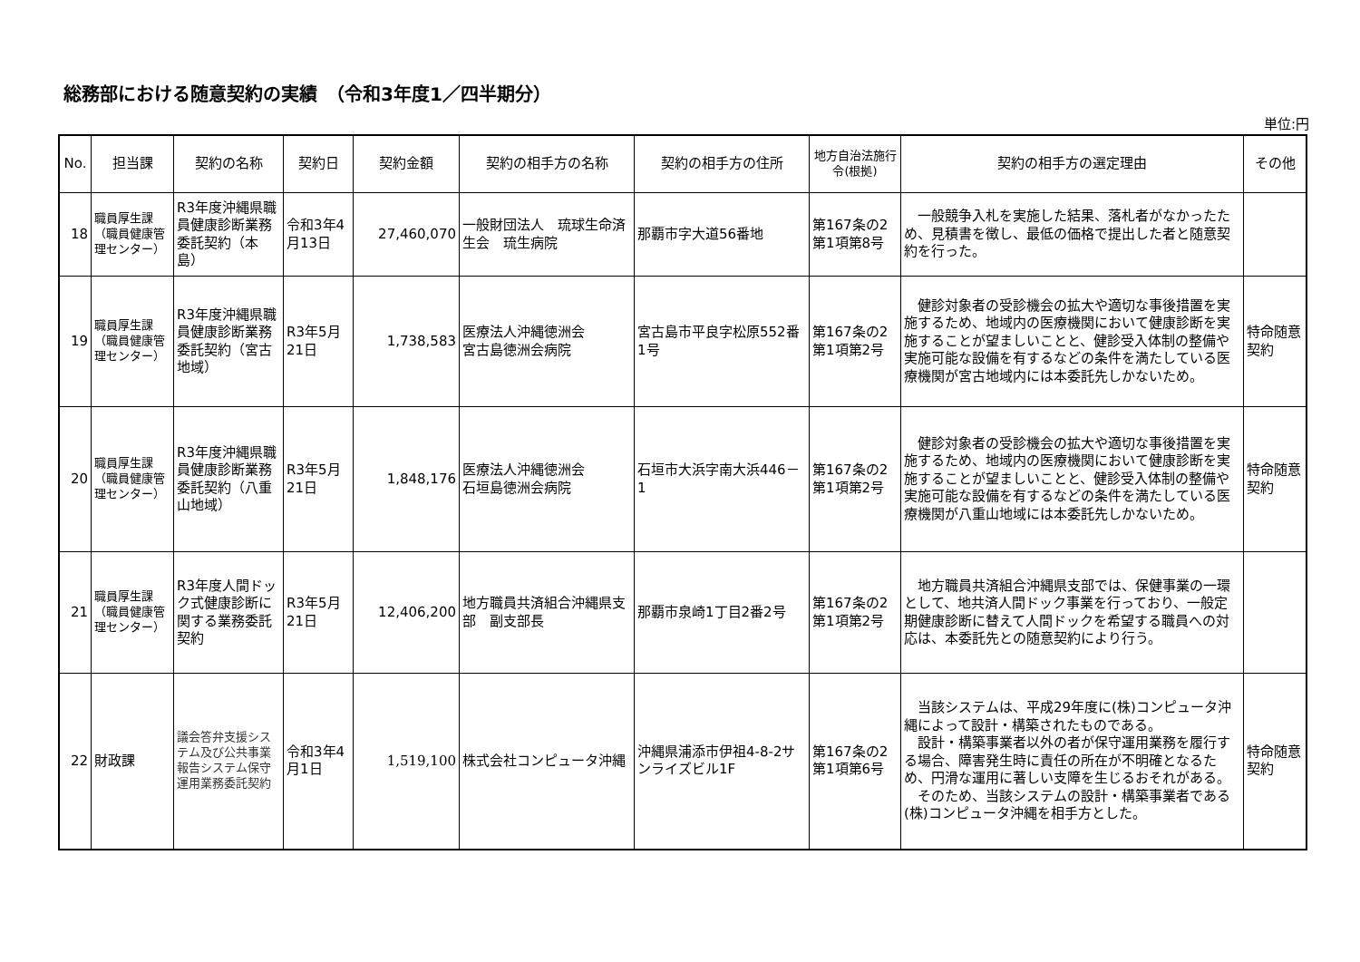総務部における随意契約の実績　（令和3年度1／四半期分）
単位:円
| No. | 担当課 | 契約の名称 | 契約日 | 契約金額 | 契約の相手方の名称 | 契約の相手方の住所 | 地方自治法施行令(根拠) | 契約の相手方の選定理由 | その他 |
| --- | --- | --- | --- | --- | --- | --- | --- | --- | --- |
| 18 | 職員厚生課（職員健康管理センター） | R3年度沖縄県職員健康診断業務委託契約（本島） | 令和3年4月13日 | 27,460,070 | 一般財団法人 琉球生命済生会 琉生病院 | 那覇市字大道56番地 | 第167条の2第1項第8号 | 一般競争入札を実施した結果、落札者がなかったため、見積書を徴し、最低の価格で提出した者と随意契約を行った。 | |
| 19 | 職員厚生課（職員健康管理センター） | R3年度沖縄県職員健康診断業務委託契約（宮古地域） | R3年5月21日 | 1,738,583 | 医療法人沖縄徳洲会 宮古島徳洲会病院 | 宮古島市平良字松原552番1号 | 第167条の2第1項第2号 | 健診対象者の受診機会の拡大や適切な事後措置を実施するため、地域内の医療機関において健康診断を実施することが望ましいことと、健診受入体制の整備や実施可能な設備を有するなどの条件を満たしている医療機関が宮古地域内には本委託先しかないため。 | 特命随意契約 |
| 20 | 職員厚生課（職員健康管理センター） | R3年度沖縄県職員健康診断業務委託契約（八重山地域） | R3年5月21日 | 1,848,176 | 医療法人沖縄徳洲会 石垣島徳洲会病院 | 石垣市大浜字南大浜446－1 | 第167条の2第1項第2号 | 健診対象者の受診機会の拡大や適切な事後措置を実施するため、地域内の医療機関において健康診断を実施することが望ましいことと、健診受入体制の整備や実施可能な設備を有するなどの条件を満たしている医療機関が八重山地域には本委託先しかないため。 | 特命随意契約 |
| 21 | 職員厚生課（職員健康管理センター） | R3年度人間ドック式健康診断に関する業務委託契約 | R3年5月21日 | 12,406,200 | 地方職員共済組合沖縄県支部 副支部長 | 那覇市泉崎1丁目2番2号 | 第167条の2第1項第2号 | 地方職員共済組合沖縄県支部では、保健事業の一環として、地共済人間ドック事業を行っており、一般定期健康診断に替えて人間ドックを希望する職員への対応は、本委託先との随意契約により行う。 | |
| 22 | 財政課 | 議会答弁支援システム及び公共事業報告システム保守運用業務委託契約 | 令和3年4月1日 | 1,519,100 | 株式会社コンピュータ沖縄 | 沖縄県浦添市伊祖4-8-2サンライズビル1F | 第167条の2第1項第6号 | 当該システムは、平成29年度に(株)コンピュータ沖縄によって設計・構築されたものである。 設計・構築事業者以外の者が保守運用業務を履行する場合、障害発生時に責任の所在が不明確となるため、円滑な運用に著しい支障を生じるおそれがある。 そのため、当該システムの設計・構築事業者である(株)コンピュータ沖縄を相手方とした。 | 特命随意契約 |